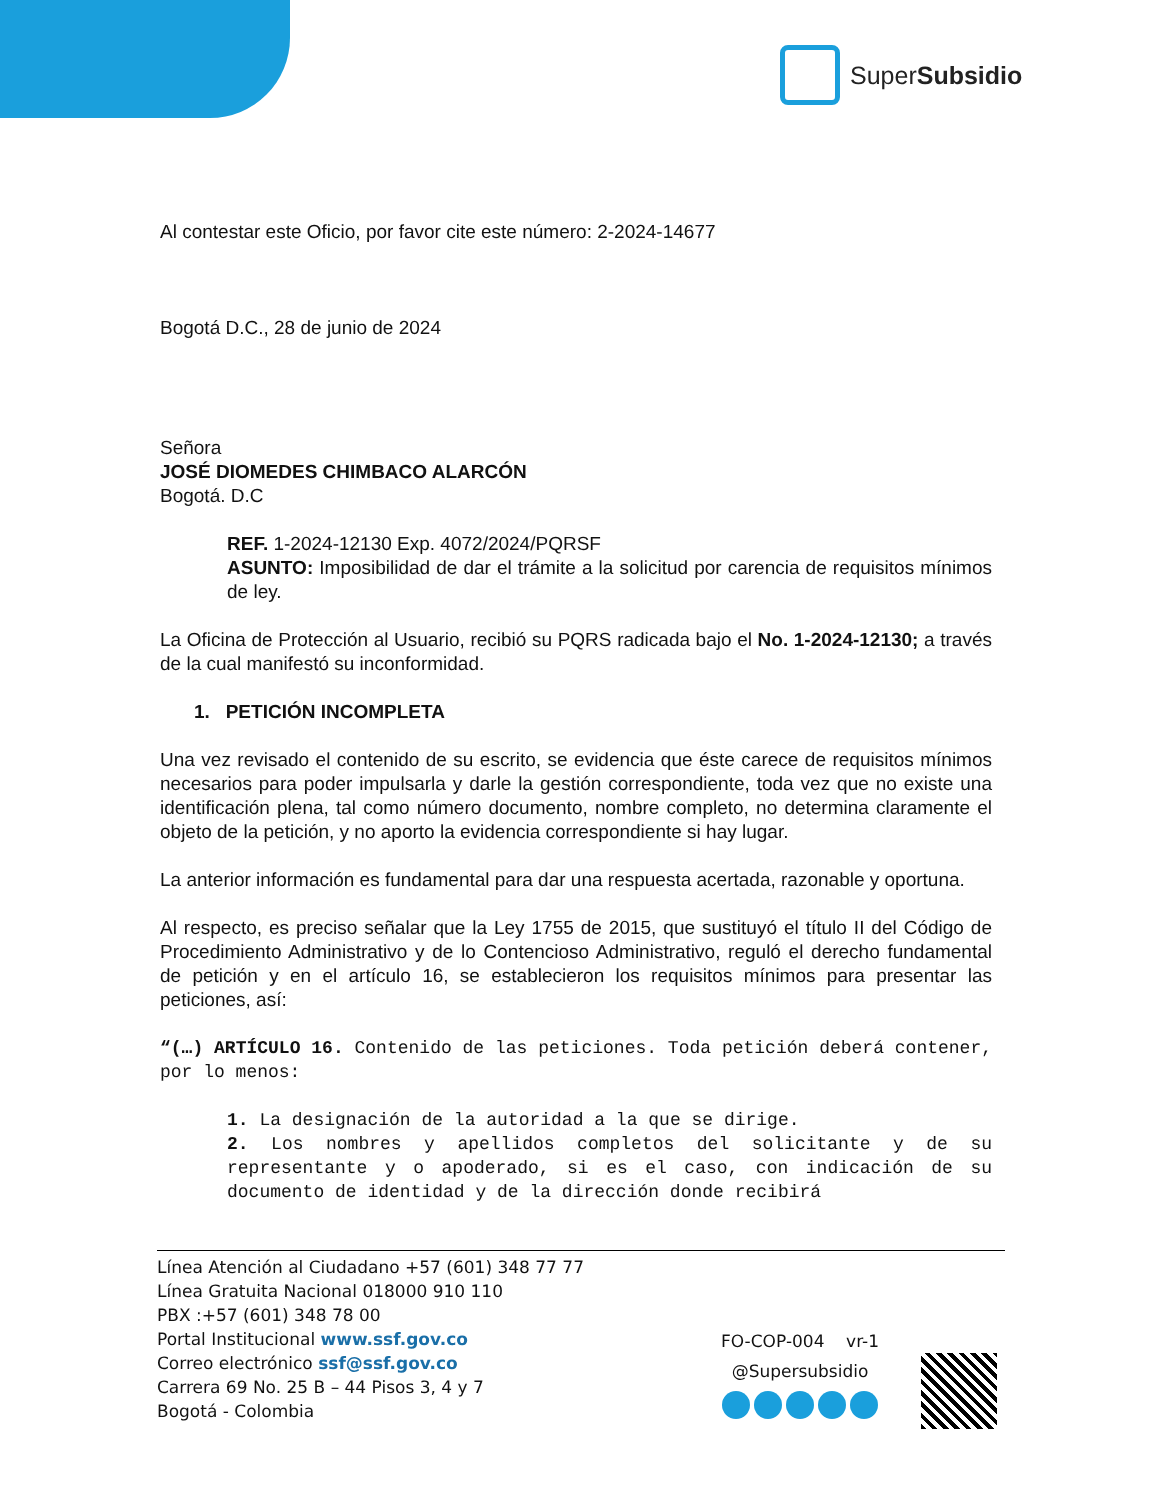SuperSubsidio
Al contestar este Oficio, por favor cite este número: 2-2024-14677
Bogotá D.C., 28 de junio de 2024
Señora
JOSÉ DIOMEDES CHIMBACO ALARCÓN
Bogotá. D.C
REF. 1-2024-12130 Exp. 4072/2024/PQRSF
ASUNTO: Imposibilidad de dar el trámite a la solicitud por carencia de requisitos mínimos de ley.
La Oficina de Protección al Usuario, recibió su PQRS radicada bajo el No. 1-2024-12130; a través de la cual manifestó su inconformidad.
1. PETICIÓN INCOMPLETA
Una vez revisado el contenido de su escrito, se evidencia que éste carece de requisitos mínimos necesarios para poder impulsarla y darle la gestión correspondiente, toda vez que no existe una identificación plena, tal como número documento, nombre completo, no determina claramente el objeto de la petición, y no aporto la evidencia correspondiente si hay lugar.
La anterior información es fundamental para dar una respuesta acertada, razonable y oportuna.
Al respecto, es preciso señalar que la Ley 1755 de 2015, que sustituyó el título II del Código de Procedimiento Administrativo y de lo Contencioso Administrativo, reguló el derecho fundamental de petición y en el artículo 16, se establecieron los requisitos mínimos para presentar las peticiones, así:
“(…) ARTÍCULO 16. Contenido de las peticiones. Toda petición deberá contener, por lo menos:
1. La designación de la autoridad a la que se dirige.
2. Los nombres y apellidos completos del solicitante y de su representante y o apoderado, si es el caso, con indicación de su documento de identidad y de la dirección donde recibirá
Línea Atención al Ciudadano +57 (601) 348 77 77
Línea Gratuita Nacional 018000 910 110
PBX :+57 (601) 348 78 00
Portal Institucional www.ssf.gov.co
Correo electrónico ssf@ssf.gov.co
Carrera 69 No. 25 B – 44 Pisos 3, 4 y 7
Bogotá - Colombia
FO-COP-004 vr-1
@Supersubsidio